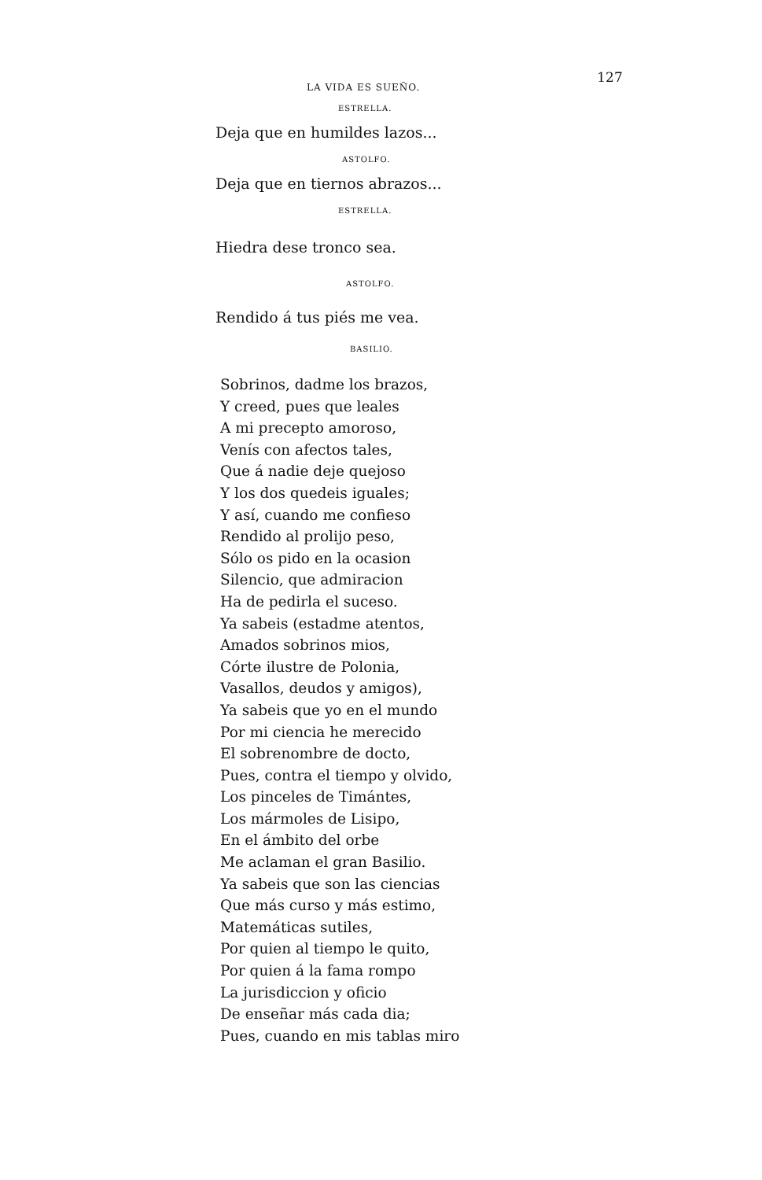LA VIDA ES SUEÑO.
127
ESTRELLA.
Deja que en humildes lazos...
ASTOLFO.
Deja que en tiernos abrazos...
ESTRELLA.
Hiedra dese tronco sea.
ASTOLFO.
Rendido á tus piés me vea.
BASILIO.
Sobrinos, dadme los brazos,
Y creed, pues que leales
A mi precepto amoroso,
Venís con afectos tales,
Que á nadie deje quejoso
Y los dos quedeis iguales;
Y así, cuando me confieso
Rendido al prolijo peso,
Sólo os pido en la ocasion
Silencio, que admiracion
Ha de pedirla el suceso.
Ya sabeis (estadme atentos,
Amados sobrinos mios,
Córte ilustre de Polonia,
Vasallos, deudos y amigos),
Ya sabeis que yo en el mundo
Por mi ciencia he merecido
El sobrenombre de docto,
Pues, contra el tiempo y olvido,
Los pinceles de Timántes,
Los mármoles de Lisipo,
En el ámbito del orbe
Me aclaman el gran Basilio.
Ya sabeis que son las ciencias
Que más curso y más estimo,
Matemáticas sutiles,
Por quien al tiempo le quito,
Por quien á la fama rompo
La jurisdiccion y oficio
De enseñar más cada dia;
Pues, cuando en mis tablas miro